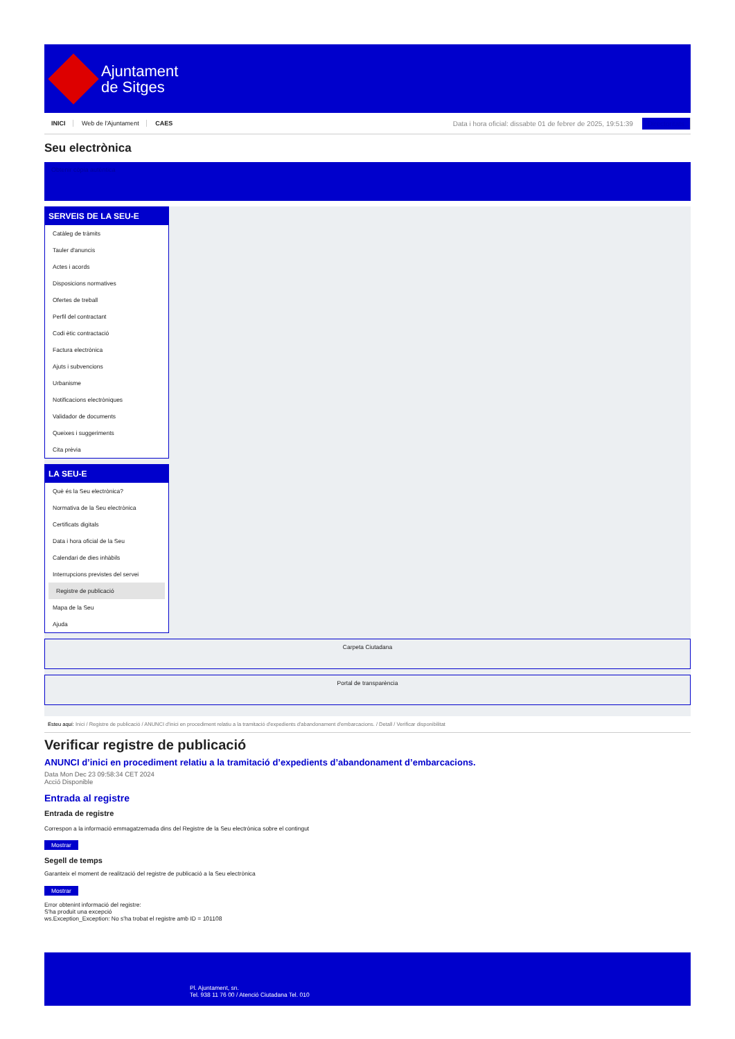Ajuntament
de Sitges
INICI Web de l'Ajuntament CAES
Data i hora oficial: dissabte 01 de febrer de 2025, 19:51:39 Directoritats
Seu electrònica
Obtenir còpia autèntica
SERVEIS DE LA SEU-E
Catàleg de tràmits
Tauler d'anuncis
Actes i acords
Disposicions normatives
Ofertes de treball
Perfil del contractant
Codi ètic contractació
Factura electrònica
Ajuts i subvencions
Urbanisme
Notificacions electròniques
Validador de documents
Queixes i suggeriments
Cita prèvia
LA SEU-E
Què és la Seu electrònica?
Normativa de la Seu electrònica
Certificats digitals
Data i hora oficial de la Seu
Calendari de dies inhàbils
Interrupcions previstes del servei
Registre de publicació
Mapa de la Seu
Ajuda
Carpeta Ciutadana
Portal de transparència
Esteu aquí: Inici / Registre de publicació / ANUNCI d'inici en procediment relatiu a la tramitació d'expedients d'abandonament d'embarcacions. / Detall / Verificar disponibilitat
Verificar registre de publicació
ANUNCI d’inici en procediment relatiu a la tramitació d’expedients d’abandonament d’embarcacions.
Data Mon Dec 23 09:58:34 CET 2024
Acció Disponible
Entrada al registre
Entrada de registre
Correspon a la informació emmagatzemada dins del Registre de la Seu electrònica sobre el contingut
Mostrar
Segell de temps
Garanteix el moment de realització del registre de publicació a la Seu electrònica
Mostrar
Error obtenint informació del registre:
S'ha produit una excepció
ws.Exception_Exception: No s'ha trobat el registre amb ID = 101108
Pl. Ajuntament, sn.
Tel. 938 11 76 00 / Atenció Ciutadana Tel. 010